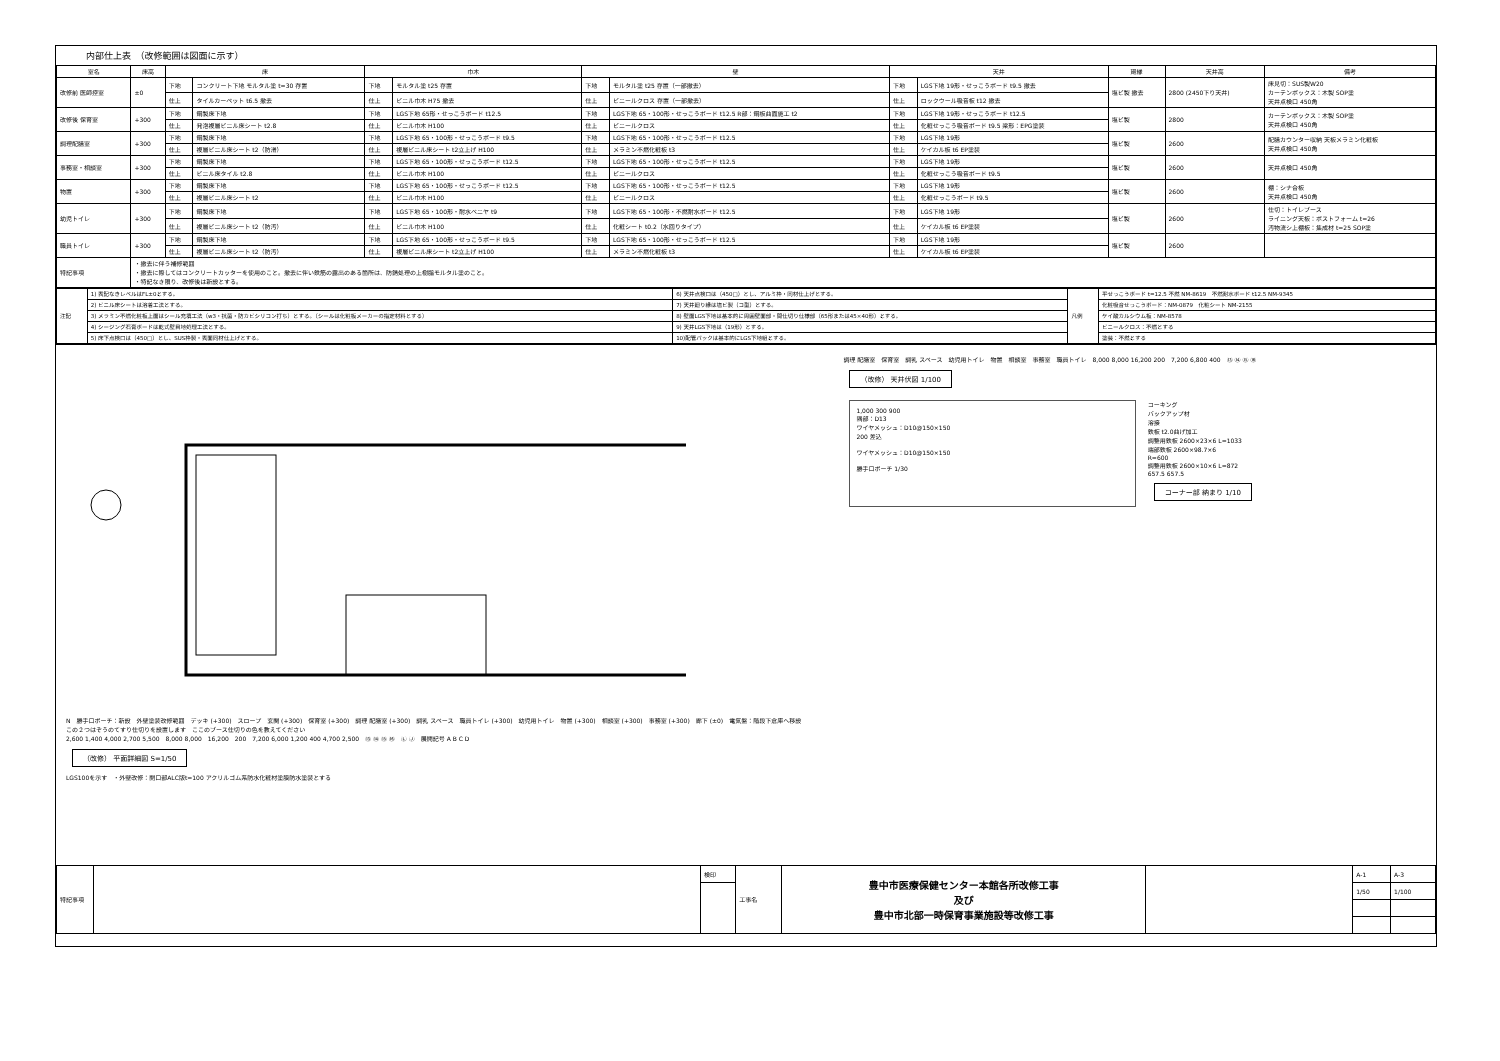内部仕上表　（改修範囲は図面に示す）
| 室名 | 床高 | 床 | | 巾木 | | 壁 | | 天井 | | 廻縁 | 天井高 | 備考 |
| --- | --- | --- | --- | --- | --- | --- | --- | --- | --- | --- | --- | --- |
| 改修前 医師控室 | ±0 | 下地 | コンクリート下地 モルタル塗 t=30 存置 | 下地 | モルタル塗 t25 存置 | 下地 | モルタル塗 t25 存置（一部撤去） | 下地 | LGS下地 19形・せっこうボード t9.5 撤去 | 塩ビ製 撤去 | 2800 (2450下り天井) | 床見切：SUS製W20 カーテンボックス：木製 SOP塗 天井点検口 450角 |
| | | 仕上 | タイルカーペット t6.5 撤去 | 仕上 | ビニル巾木 H75 撤去 | 仕上 | ビニールクロス 存置（一部撤去） | 仕上 | ロックウール吸音板 t12 撤去 | | | |
| 改修後 保育室 | +300 | 下地 | 鋼製床下地 | 下地 | LGS下地 65形・せっこうボード t12.5 | 下地 | LGS下地 65・100形・せっこうボード t12.5 R部：鋼板曲面施工 t2 | 下地 | LGS下地 19形・せっこうボード t12.5 | 塩ビ製 | 2800 | カーテンボックス：木製 SOP塗 天井点検口 450角 |
| | | 仕上 | 発泡複層ビニル床シート t2.8 | 仕上 | ビニル巾木 H100 | 仕上 | ビニールクロス | 仕上 | 化粧せっこう吸音ボード t9.5 梁形：EPG塗装 | | | |
| 調理配膳室 | +300 | 下地 | 鋼製床下地 | 下地 | LGS下地 65・100形・せっこうボード t9.5 | 下地 | LGS下地 65・100形・せっこうボード t12.5 | 下地 | LGS下地 19形 | 塩ビ製 | 2600 | 配膳カウンター収納 天板メラミン化粧板 天井点検口 450角 |
| | | 仕上 | 複層ビニル床シート t2（防滑） | 仕上 | 複層ビニル床シート t2立上げ H100 | 仕上 | メラミン不燃化粧板 t3 | 仕上 | ケイカル板 t6 EP塗装 | | | |
| 事務室・相談室 | +300 | 下地 | 鋼製床下地 | 下地 | LGS下地 65・100形・せっこうボード t12.5 | 下地 | LGS下地 65・100形・せっこうボード t12.5 | 下地 | LGS下地 19形 | 塩ビ製 | 2600 | 天井点検口 450角 |
| | | 仕上 | ビニル床タイル t2.8 | 仕上 | ビニル巾木 H100 | 仕上 | ビニールクロス | 仕上 | 化粧せっこう吸音ボード t9.5 | | | |
| 物置 | +300 | 下地 | 鋼製床下地 | 下地 | LGS下地 65・100形・せっこうボード t12.5 | 下地 | LGS下地 65・100形・せっこうボード t12.5 | 下地 | LGS下地 19形 | 塩ビ製 | 2600 | 棚：シナ合板 天井点検口 450角 |
| | | 仕上 | 複層ビニル床シート t2 | 仕上 | ビニル巾木 H100 | 仕上 | ビニールクロス | 仕上 | 化粧せっこうボード t9.5 | | | |
| 幼児トイレ | +300 | 下地 | 鋼製床下地 | 下地 | LGS下地 65・100形・耐水ベニヤ t9 | 下地 | LGS下地 65・100形・不燃耐水ボード t12.5 | 下地 | LGS下地 19形 | 塩ビ製 | 2600 | 仕切：トイレブース ライニング天板：ポストフォーム t=26 汚物流シ上棚板：集成材 t=25 SOP塗 |
| | | 仕上 | 複層ビニル床シート t2（防汚） | 仕上 | ビニル巾木 H100 | 仕上 | 化粧シート t0.2（水回りタイプ） | 仕上 | ケイカル板 t6 EP塗装 | | | |
| 職員トイレ | +300 | 下地 | 鋼製床下地 | 下地 | LGS下地 65・100形・せっこうボード t9.5 | 下地 | LGS下地 65・100形・せっこうボード t12.5 | 下地 | LGS下地 19形 | 塩ビ製 | 2600 | |
| | | 仕上 | 複層ビニル床シート t2（防汚） | 仕上 | 複層ビニル床シート t2立上げ H100 | 仕上 | メラミン不燃化粧板 t3 | 仕上 | ケイカル板 t6 EP塗装 | | | |
| 特記事項 | ・撤去に伴う補修範囲 ・撤去に際してはコンクリートカッターを使用のこと。撤去に伴い鉄筋の露出のある箇所は、防錆処理の上樹脂モルタル塗のこと。 ・特記なき限り、改修後は新設とする。 | | | | | | | | | | | |
| 注記 | 1) 表記なきレベルはFL±0とする。 | 6) 天井点検口は（450□）とし、アルミ枠・同材仕上げとする。 | 凡例 | 平せっこうボード t=12.5 不燃 NM-8619 不燃耐水ボード t12.5 NM-9345 |
| | 2) ビニル床シートは溶着工法とする。 | 7) 天井廻り縁は塩ビ製（コ型）とする。 | | 化粧吸音せっこうボード：NM-0879 化粧シート NM-2155 |
| | 3) メラミン不燃化粧板上面はシール充填工法（w3・抗菌・防カビシリコン打ち）とする。（シールは化粧板メーカーの指定材料とする） | 8) 壁面LGS下地は基本的に周囲壁面部・間仕切り仕様部（65形または45×40形）とする。 | | ケイ酸カルシウム板：NM-8578 |
| | 4) シージング石膏ボードは乾式壁目地処理工法とする。 | 9) 天井LGS下地は（19形）とする。 | | ビニールクロス：不燃とする |
| | 5) 床下点検口は（450□）とし、SUS枠製・表面同材仕上げとする。 | 10)配管パックは基本的にLGS下地組とする。 | | 塗装：不燃とする |
N　勝手口ポーチ：新設　外壁塗装改修範囲　デッキ (+300)　スロープ　玄関 (+300)　保育室 (+300)　調理 配膳室 (+300)　調乳 スペース　職員トイレ (+300)　幼児用トイレ　物置 (+300)　相談室 (+300)　事務室 (+300)　廊下 (±0)　電気盤：階段下倉庫へ移設
この２つはぞうのてすり仕切りを設置します　ここのブース仕切りの色を教えてください
2,600 1,400 4,000 2,700 5,500　8,000 8,000　16,200　200　7,200 6,000 1,200 400 4,700 2,500　⑬ ⑭ ⑮ ⑯　Ⓛ Ⓙ　展開記号 A B C D
（改修） 平面詳細図 S=1/50
LGS100を示す　・外壁改修：開口部ALC版t=100 アクリルゴム系防水化粧材塗膜防水塗装とする
調理 配膳室　保育室　調乳 スペース　幼児用トイレ　物置　相談室　事務室　職員トイレ　8,000 8,000 16,200 200　7,200 6,800 400　⑬ ⑭ ⑮ ⑯
（改修） 天井伏図 1/100
1,000 300 900
隅部：D13
ワイヤメッシュ：D10@150×150
200 差込
ワイヤメッシュ：D10@150×150
勝手口ポーチ 1/30
コーキング
バックアップ材
溶接
鉄板 t2.0曲げ加工
調整用鉄板 2600×23×6 L=1033
端部鉄板 2600×98.7×6
R=600
調整用鉄板 2600×10×6 L=872
657.5 657.5
コーナー部 納まり 1/10
| 特記事項 | | 検印 | 工事名 | 豊中市医療保健センター本館各所改修工事 及び 豊中市北部一時保育事業施設等改修工事 | | A-1 | A-3 |
| | | | | | | 1/50 | 1/100 |